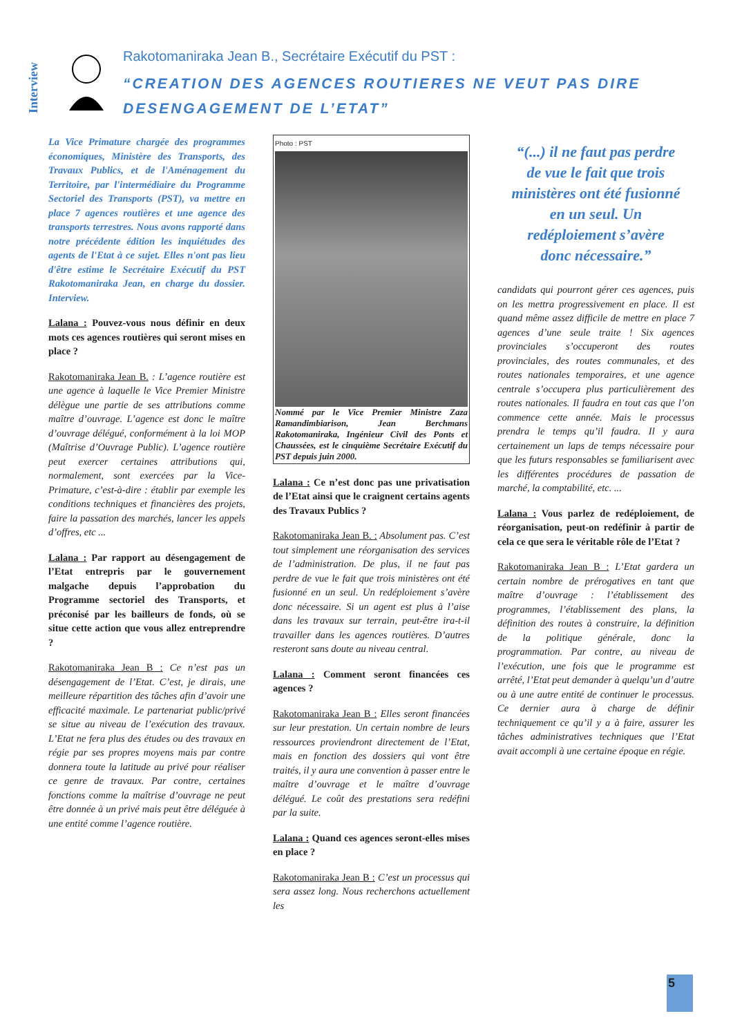Interview
Rakotomaniraka Jean B., Secrétaire Exécutif du PST :
“CREATION DES AGENCES ROUTIERES NE VEUT PAS DIRE DESENGAGEMENT DE L’ETAT”
La Vice Primature chargée des programmes économiques, Ministère des Transports, des Travaux Publics, et de l'Aménagement du Territoire, par l'intermédiaire du Programme Sectoriel des Transports (PST), va mettre en place 7 agences routières et une agence des transports terrestres. Nous avons rapporté dans notre précédente édition les inquiétudes des agents de l'Etat à ce sujet. Elles n'ont pas lieu d'être estime le Secrétaire Exécutif du PST Rakotomaniraka Jean, en charge du dossier. Interview.
Lalana : Pouvez-vous nous définir en deux mots ces agences routières qui seront mises en place ?
Rakotomaniraka Jean B. : L’agence routière est une agence à laquelle le Vice Premier Ministre délègue une partie de ses attributions comme maître d’ouvrage. L’agence est donc le maître d’ouvrage délégué, conformément à la loi MOP (Maîtrise d’Ouvrage Public). L’agence routière peut exercer certaines attributions qui, normalement, sont exercées par la Vice-Primature, c’est-à-dire : établir par exemple les conditions techniques et financières des projets, faire la passation des marchés, lancer les appels d’offres, etc ...
Lalana : Par rapport au désengagement de l’Etat entrepris par le gouvernement malgache depuis l’approbation du Programme sectoriel des Transports, et préconisé par les bailleurs de fonds, où se situe cette action que vous allez entreprendre ?
Rakotomaniraka Jean B : Ce n’est pas un désengagement de l’Etat. C’est, je dirais, une meilleure répartition des tâches afin d’avoir une efficacité maximale. Le partenariat public/privé se situe au niveau de l’exécution des travaux. L’Etat ne fera plus des études ou des travaux en régie par ses propres moyens mais par contre donnera toute la latitude au privé pour réaliser ce genre de travaux. Par contre, certaines fonctions comme la maîtrise d’ouvrage ne peut être donnée à un privé mais peut être déléguée à une entité comme l’agence routière.
Photo : PST
Nommé par le Vice Premier Ministre Zaza Ramandimbiarison, Jean Berchmans Rakotomaniraka, Ingénieur Civil des Ponts et Chaussées, est le cinquième Secrétaire Exécutif du PST depuis juin 2000.
Lalana : Ce n’est donc pas une privatisation de l’Etat ainsi que le craignent certains agents des Travaux Publics ?
Rakotomaniraka Jean B. : Absolument pas. C’est tout simplement une réorganisation des services de l’administration. De plus, il ne faut pas perdre de vue le fait que trois ministères ont été fusionné en un seul. Un redéploiement s’avère donc nécessaire. Si un agent est plus à l’aise dans les travaux sur terrain, peut-être ira-t-il travailler dans les agences routières. D’autres resteront sans doute au niveau central.
Lalana : Comment seront financées ces agences ?
Rakotomaniraka Jean B : Elles seront financées sur leur prestation. Un certain nombre de leurs ressources proviendront directement de l’Etat, mais en fonction des dossiers qui vont être traités, il y aura une convention à passer entre le maître d’ouvrage et le maître d’ouvrage délégué. Le coût des prestations sera redéfini par la suite.
Lalana : Quand ces agences seront-elles mises en place ?
Rakotomaniraka Jean B : C’est un processus qui sera assez long. Nous recherchons actuellement les
“(...) il ne faut pas perdre de vue le fait que trois ministères ont été fusionné en un seul. Un redéploiement s’avère donc nécessaire.”
candidats qui pourront gérer ces agences, puis on les mettra progressivement en place. Il est quand même assez difficile de mettre en place 7 agences d’une seule traite ! Six agences provinciales s’occuperont des routes provinciales, des routes communales, et des routes nationales temporaires, et une agence centrale s’occupera plus particulièrement des routes nationales. Il faudra en tout cas que l’on commence cette année. Mais le processus prendra le temps qu’il faudra. Il y aura certainement un laps de temps nécessaire pour que les futurs responsables se familiarisent avec les différentes procédures de passation de marché, la comptabilité, etc. ...
Lalana : Vous parlez de redéploiement, de réorganisation, peut-on redéfinir à partir de cela ce que sera le véritable rôle de l’Etat ?
Rakotomaniraka Jean B : L’Etat gardera un certain nombre de prérogatives en tant que maître d’ouvrage : l’établissement des programmes, l’établissement des plans, la définition des routes à construire, la définition de la politique générale, donc la programmation. Par contre, au niveau de l’exécution, une fois que le programme est arrêté, l’Etat peut demander à quelqu’un d’autre ou à une autre entité de continuer le processus. Ce dernier aura à charge de définir techniquement ce qu’il y a à faire, assurer les tâches administratives techniques que l’Etat avait accompli à une certaine époque en régie.
5